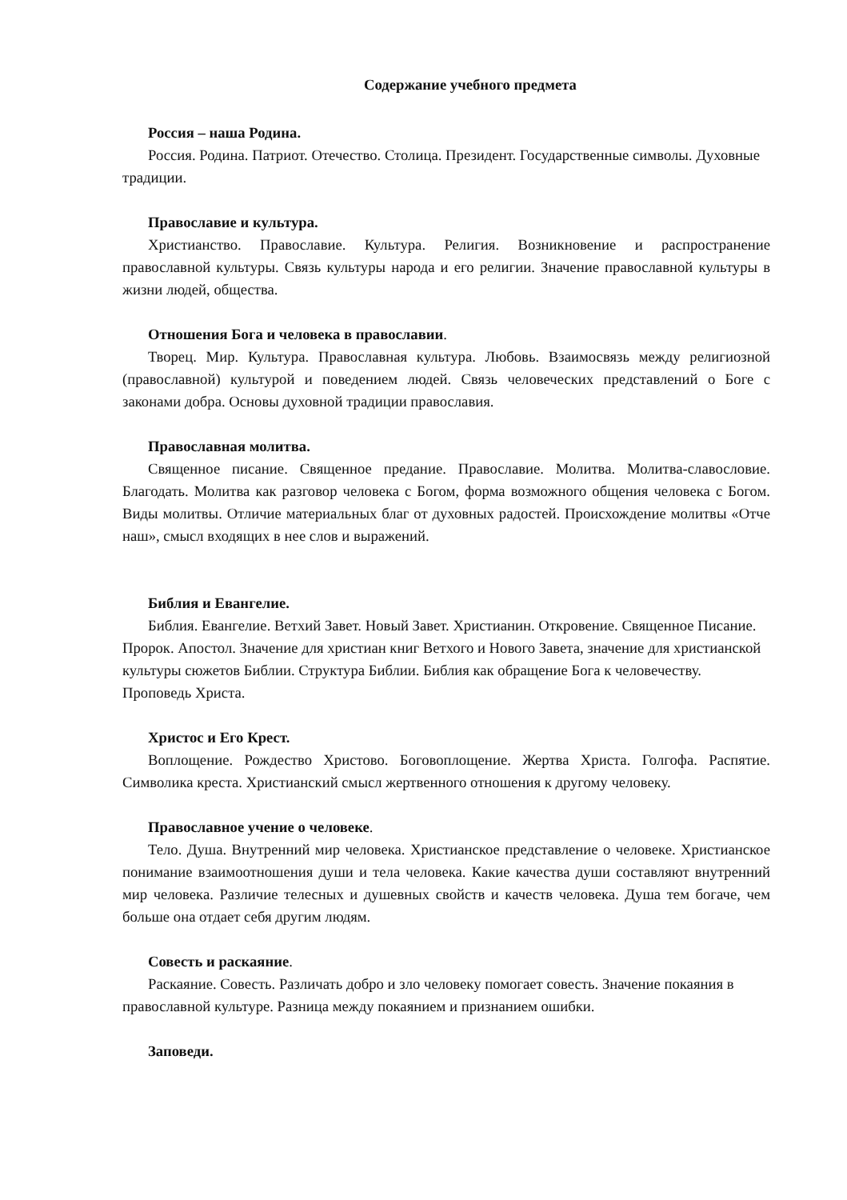Содержание учебного предмета
Россия – наша Родина.
Россия. Родина. Патриот. Отечество. Столица. Президент. Государственные символы. Духовные традиции.
Православие и культура.
Христианство. Православие. Культура. Религия. Возникновение и распространение православной культуры. Связь культуры народа и его религии. Значение православной культуры в жизни людей, общества.
Отношения Бога и человека в православии.
Творец. Мир. Культура. Православная культура. Любовь. Взаимосвязь между религиозной (православной) культурой и поведением людей. Связь человеческих представлений о Боге с законами добра. Основы духовной традиции православия.
Православная молитва.
Священное писание. Священное предание. Православие. Молитва. Молитва-славословие. Благодать. Молитва как разговор человека с Богом, форма возможного общения человека с Богом. Виды молитвы. Отличие материальных благ от духовных радостей. Происхождение молитвы «Отче наш», смысл входящих в нее слов и выражений.
Библия и Евангелие.
Библия. Евангелие. Ветхий Завет. Новый Завет. Христианин. Откровение. Священное Писание. Пророк. Апостол. Значение для христиан книг Ветхого и Нового Завета, значение для христианской культуры сюжетов Библии. Структура Библии. Библия как обращение Бога к человечеству.
Проповедь Христа.
Христос и Его Крест.
Воплощение. Рождество Христово. Боговоплощение. Жертва Христа. Голгофа. Распятие. Символика креста. Христианский смысл жертвенного отношения к другому человеку.
Православное учение о человеке.
Тело. Душа. Внутренний мир человека. Христианское представление о человеке. Христианское понимание взаимоотношения души и тела человека. Какие качества души составляют внутренний мир человека. Различие телесных и душевных свойств и качеств человека. Душа тем богаче, чем больше она отдает себя другим людям.
Совесть и раскаяние.
Раскаяние. Совесть. Различать добро и зло человеку помогает совесть. Значение покаяния в православной культуре. Разница между покаянием и признанием ошибки.
Заповеди.